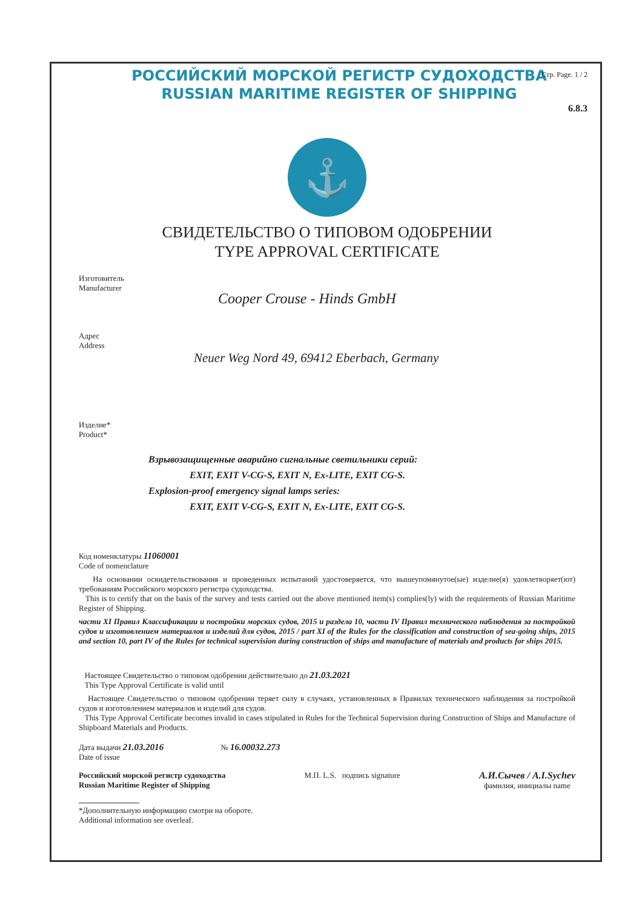Стр. Page. 1 / 2
РОССИЙСКИЙ МОРСКОЙ РЕГИСТР СУДОХОДСТВА
RUSSIAN MARITIME REGISTER OF SHIPPING
6.8.3
⚓
СВИДЕТЕЛЬСТВО О ТИПОВОМ ОДОБРЕНИИ
TYPE APPROVAL CERTIFICATE
Изготовитель
Manufacturer
Cooper Crouse - Hinds GmbH
Адрес
Address
Neuer Weg Nord 49, 69412 Eberbach, Germany
Изделие*
Product*
Взрывозащищенные аварийно сигнальные светильники серий:
EXIT, EXIT V-CG-S, EXIT N, Ex-LITE, EXIT CG-S.
Explosion-proof emergency signal lamps series:
EXIT, EXIT V-CG-S, EXIT N, Ex-LITE, EXIT CG-S.
Код номенклатуры 11060001
Code of nomenclature
На основании освидетельствования и проведенных испытаний удостоверяется, что вышеупомянутое(ые) изделие(я) удовлетворяет(ют) требованиям Российского морского регистра судоходства.
This is to certify that on the basis of the survey and tests carried out the above mentioned item(s) complies(ly) with the requirements of Russian Maritime Register of Shipping.
части XI Правил Классификации и постройки морских судов, 2015 и раздела 10, части IV Правил технического наблюдения за постройкой судов и изготовлением материалов и изделий для судов, 2015 / part XI of the Rules for the classification and construction of sea-going ships, 2015 and section 10, part IV of the Rules for technical supervision during construction of ships and manufacture of materials and products for ships 2015.
Настоящее Свидетельство о типовом одобрении действительно до 21.03.2021
This Type Approval Certificate is valid until
Настоящее Свидетельство о типовом одобрении теряет силу в случаях, установленных в Правилах технического наблюдения за постройкой судов и изготовлением материалов и изделий для судов.
This Type Approval Certificate becomes invalid in cases stipulated in Rules for the Technical Supervision during Construction of Ships and Manufacture of Shipboard Materials and Products.
Дата выдачи 21.03.2016 № 16.00032.273
Date of issue
Российский морской регистр судоходства
Russian Maritime Register of Shipping М.П. L.S. подпись signature А.И.Сычев / A.I.Sychev
фамилия, инициалы name
*Дополнительную информацию смотри на обороте.
Additional information see overleaf.